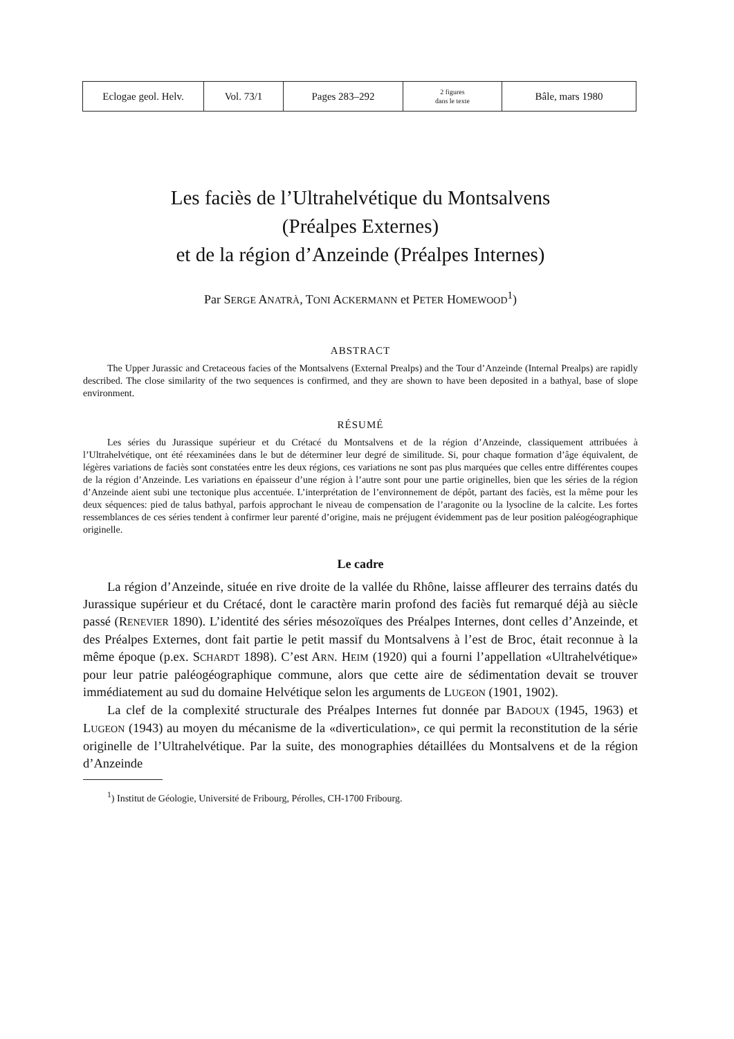| Eclogae geol. Helv. | Vol. 73/1 | Pages 283–292 | 2 figures dans le texte | Bâle, mars 1980 |
Les faciès de l’Ultrahelvétique du Montsalvens
(Préalpes Externes)
et de la région d’Anzeinde (Préalpes Internes)
Par SERGE ANATRÀ, TONI ACKERMANN et PETER HOMEWOOD<sup>1</sup>)
ABSTRACT
The Upper Jurassic and Cretaceous facies of the Montsalvens (External Prealps) and the Tour d’Anzeinde (Internal Prealps) are rapidly described. The close similarity of the two sequences is confirmed, and they are shown to have been deposited in a bathyal, base of slope environment.
RÉSUMÉ
Les séries du Jurassique supérieur et du Crétacé du Montsalvens et de la région d’Anzeinde, classiquement attribuées à l’Ultrahelvétique, ont été réexaminées dans le but de déterminer leur degré de similitude. Si, pour chaque formation d’âge équivalent, de légères variations de faciès sont constatées entre les deux régions, ces variations ne sont pas plus marquées que celles entre différentes coupes de la région d’Anzeinde. Les variations en épaisseur d’une région à l’autre sont pour une partie originelles, bien que les séries de la région d’Anzeinde aient subi une tectonique plus accentuée. L’interprétation de l’environnement de dépôt, partant des faciès, est la même pour les deux séquences: pied de talus bathyal, parfois approchant le niveau de compensation de l’aragonite ou la lysocline de la calcite. Les fortes ressemblances de ces séries tendent à confirmer leur parenté d’origine, mais ne préjugent évidemment pas de leur position paléogéographique originelle.
Le cadre
La région d’Anzeinde, située en rive droite de la vallée du Rhône, laisse affleurer des terrains datés du Jurassique supérieur et du Crétacé, dont le caractère marin profond des faciès fut remarqué déjà au siècle passé (RENEVIER 1890). L’identité des séries mésozoïques des Préalpes Internes, dont celles d’Anzeinde, et des Préalpes Externes, dont fait partie le petit massif du Montsalvens à l’est de Broc, était reconnue à la même époque (p.ex. SCHARDT 1898). C’est ARN. HEIM (1920) qui a fourni l’appellation «Ultrahelvétique» pour leur patrie paléogéographique commune, alors que cette aire de sédimentation devait se trouver immédiatement au sud du domaine Helvétique selon les arguments de LUGEON (1901, 1902).
La clef de la complexité structurale des Préalpes Internes fut donnée par BADOUX (1945, 1963) et LUGEON (1943) au moyen du mécanisme de la «diverticulation», ce qui permit la reconstitution de la série originelle de l’Ultrahelvétique. Par la suite, des monographies détaillées du Montsalvens et de la région d’Anzeinde
<sup>1</sup>) Institut de Géologie, Université de Fribourg, Pérolles, CH-1700 Fribourg.